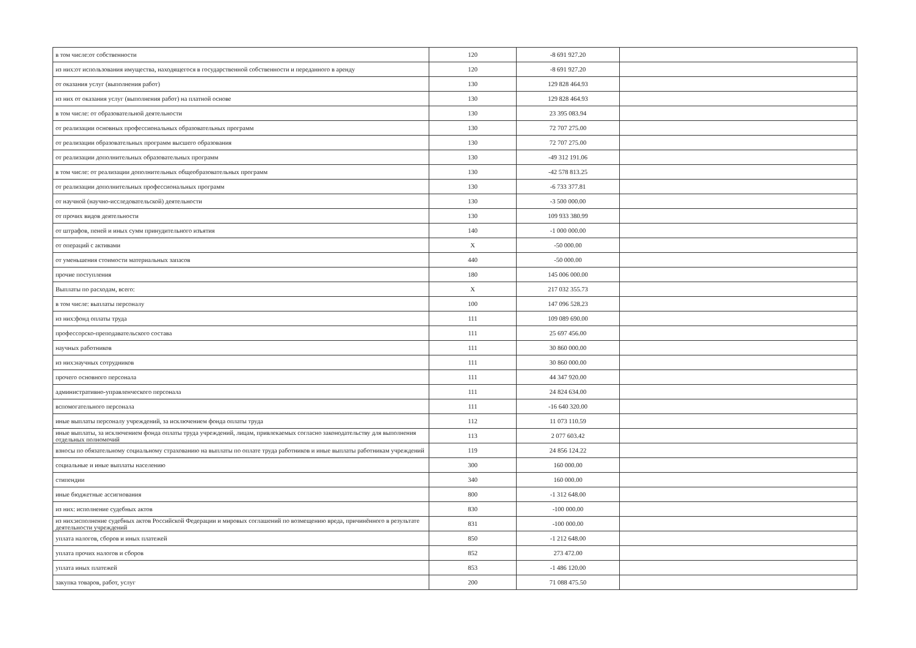| в том числе:от собственности | 120 | -8 691 927.20 | |
| из них:от использования имущества, находящегося в государственной собственности и переданного в аренду | 120 | -8 691 927.20 | |
| от оказания услуг (выполнения работ) | 130 | 129 828 464.93 | |
| из них от оказания услуг (выполнения работ) на платной основе | 130 | 129 828 464.93 | |
| в том числе: от образовательной деятельности | 130 | 23 395 083.94 | |
| от реализации основных профессиональных образовательных программ | 130 | 72 707 275.00 | |
| от реализации образовательных программ высшего образования | 130 | 72 707 275.00 | |
| от реализации дополнительных образовательных программ | 130 | -49 312 191.06 | |
| в том числе: от реализации дополнительных общеобразовательных программ | 130 | -42 578 813.25 | |
| от реализации дополнительных профессиональных программ | 130 | -6 733 377.81 | |
| от научной (научно-исследовательской) деятельности | 130 | -3 500 000.00 | |
| от прочих видов деятельности | 130 | 109 933 380.99 | |
| от штрафов, пеней и иных сумм принудительного изъятия | 140 | -1 000 000.00 | |
| от операций с активами | X | -50 000.00 | |
| от уменьшения стоимости материальных запасов | 440 | -50 000.00 | |
| прочие поступления | 180 | 145 006 000.00 | |
| Выплаты по расходам, всего: | X | 217 032 355.73 | |
| в том числе: выплаты персоналу | 100 | 147 096 528.23 | |
| из них:фонд оплаты труда | 111 | 109 089 690.00 | |
| профессорско-преподавательского состава | 111 | 25 697 456.00 | |
| научных работников | 111 | 30 860 000.00 | |
| из них:научных сотрудников | 111 | 30 860 000.00 | |
| прочего основного персонала | 111 | 44 347 920.00 | |
| административно-управленческого персонала | 111 | 24 824 634.00 | |
| вспомогательного персонала | 111 | -16 640 320.00 | |
| иные выплаты персоналу учреждений, за исключением фонда оплаты труда | 112 | 11 073 110.59 | |
| иные выплаты, за исключением фонда оплаты труда учреждений, лицам, привлекаемых согласно законодательству для выполнения отдельных полномочий | 113 | 2 077 603.42 | |
| взносы по обязательному социальному страхованию на выплаты по оплате труда работников и иные выплаты работникам учреждений | 119 | 24 856 124.22 | |
| социальные и иные выплаты населению | 300 | 160 000.00 | |
| стипендии | 340 | 160 000.00 | |
| иные бюджетные ассигнования | 800 | -1 312 648.00 | |
| из них: исполнение судебных актов | 830 | -100 000.00 | |
| из них:исполнение судебных актов Российской Федерации и мировых соглашений по возмещению вреда, причинённого в результате деятельности учреждений | 831 | -100 000.00 | |
| уплата налогов, сборов и иных платежей | 850 | -1 212 648.00 | |
| уплата прочих налогов и сборов | 852 | 273 472.00 | |
| уплата иных платежей | 853 | -1 486 120.00 | |
| закупка товаров, работ, услуг | 200 | 71 088 475.50 | |